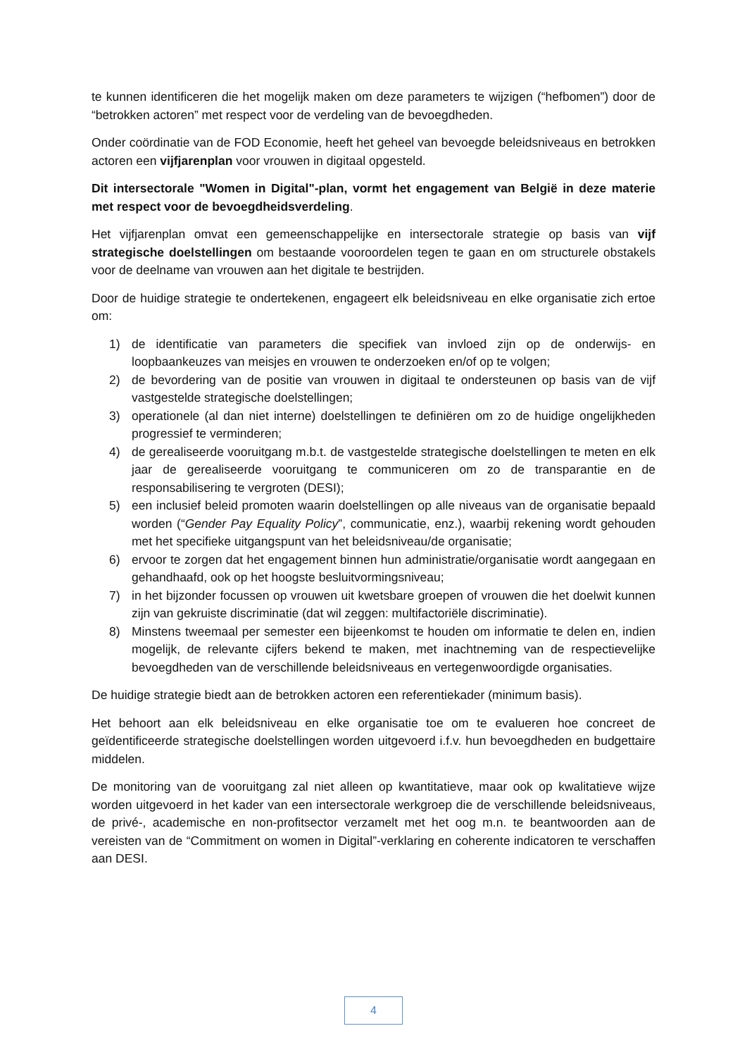te kunnen identificeren die het mogelijk maken om deze parameters te wijzigen (“hefbomen”) door de “betrokken actoren” met respect voor de verdeling van de bevoegdheden.
Onder coördinatie van de FOD Economie, heeft het geheel van bevoegde beleidsniveaus en betrokken actoren een vijfjarenplan voor vrouwen in digitaal opgesteld.
Dit intersectorale "Women in Digital"-plan, vormt het engagement van België in deze materie met respect voor de bevoegdheidsverdeling.
Het vijfjarenplan omvat een gemeenschappelijke en intersectorale strategie op basis van vijf strategische doelstellingen om bestaande vooroordelen tegen te gaan en om structurele obstakels voor de deelname van vrouwen aan het digitale te bestrijden.
Door de huidige strategie te ondertekenen, engageert elk beleidsniveau en elke organisatie zich ertoe om:
1) de identificatie van parameters die specifiek van invloed zijn op de onderwijs- en loopbaankeuzes van meisjes en vrouwen te onderzoeken en/of op te volgen;
2) de bevordering van de positie van vrouwen in digitaal te ondersteunen op basis van de vijf vastgestelde strategische doelstellingen;
3) operationele (al dan niet interne) doelstellingen te definiëren om zo de huidige ongelijkheden progressief te verminderen;
4) de gerealiseerde vooruitgang m.b.t. de vastgestelde strategische doelstellingen te meten en elk jaar de gerealiseerde vooruitgang te communiceren om zo de transparantie en de responsabilisering te vergroten (DESI);
5) een inclusief beleid promoten waarin doelstellingen op alle niveaus van de organisatie bepaald worden (“Gender Pay Equality Policy”, communicatie, enz.), waarbij rekening wordt gehouden met het specifieke uitgangspunt van het beleidsniveau/de organisatie;
6) ervoor te zorgen dat het engagement binnen hun administratie/organisatie wordt aangegaan en gehandhaafd, ook op het hoogste besluitvormingsniveau;
7) in het bijzonder focussen op vrouwen uit kwetsbare groepen of vrouwen die het doelwit kunnen zijn van gekruiste discriminatie (dat wil zeggen: multifactoriële discriminatie).
8) Minstens tweemaal per semester een bijeenkomst te houden om informatie te delen en, indien mogelijk, de relevante cijfers bekend te maken, met inachtneming van de respectievelijke bevoegdheden van de verschillende beleidsniveaus en vertegenwoordigde organisaties.
De huidige strategie biedt aan de betrokken actoren een referentiekader (minimum basis).
Het behoort aan elk beleidsniveau en elke organisatie toe om te evalueren hoe concreet de geïdentificeerde strategische doelstellingen worden uitgevoerd i.f.v. hun bevoegdheden en budgettaire middelen.
De monitoring van de vooruitgang zal niet alleen op kwantitatieve, maar ook op kwalitatieve wijze worden uitgevoerd in het kader van een intersectorale werkgroep die de verschillende beleidsniveaus, de privé-, academische en non-profitsector verzamelt met het oog m.n. te beantwoorden aan de vereisten van de “Commitment on women in Digital”-verklaring en coherente indicatoren te verschaffen aan DESI.
4